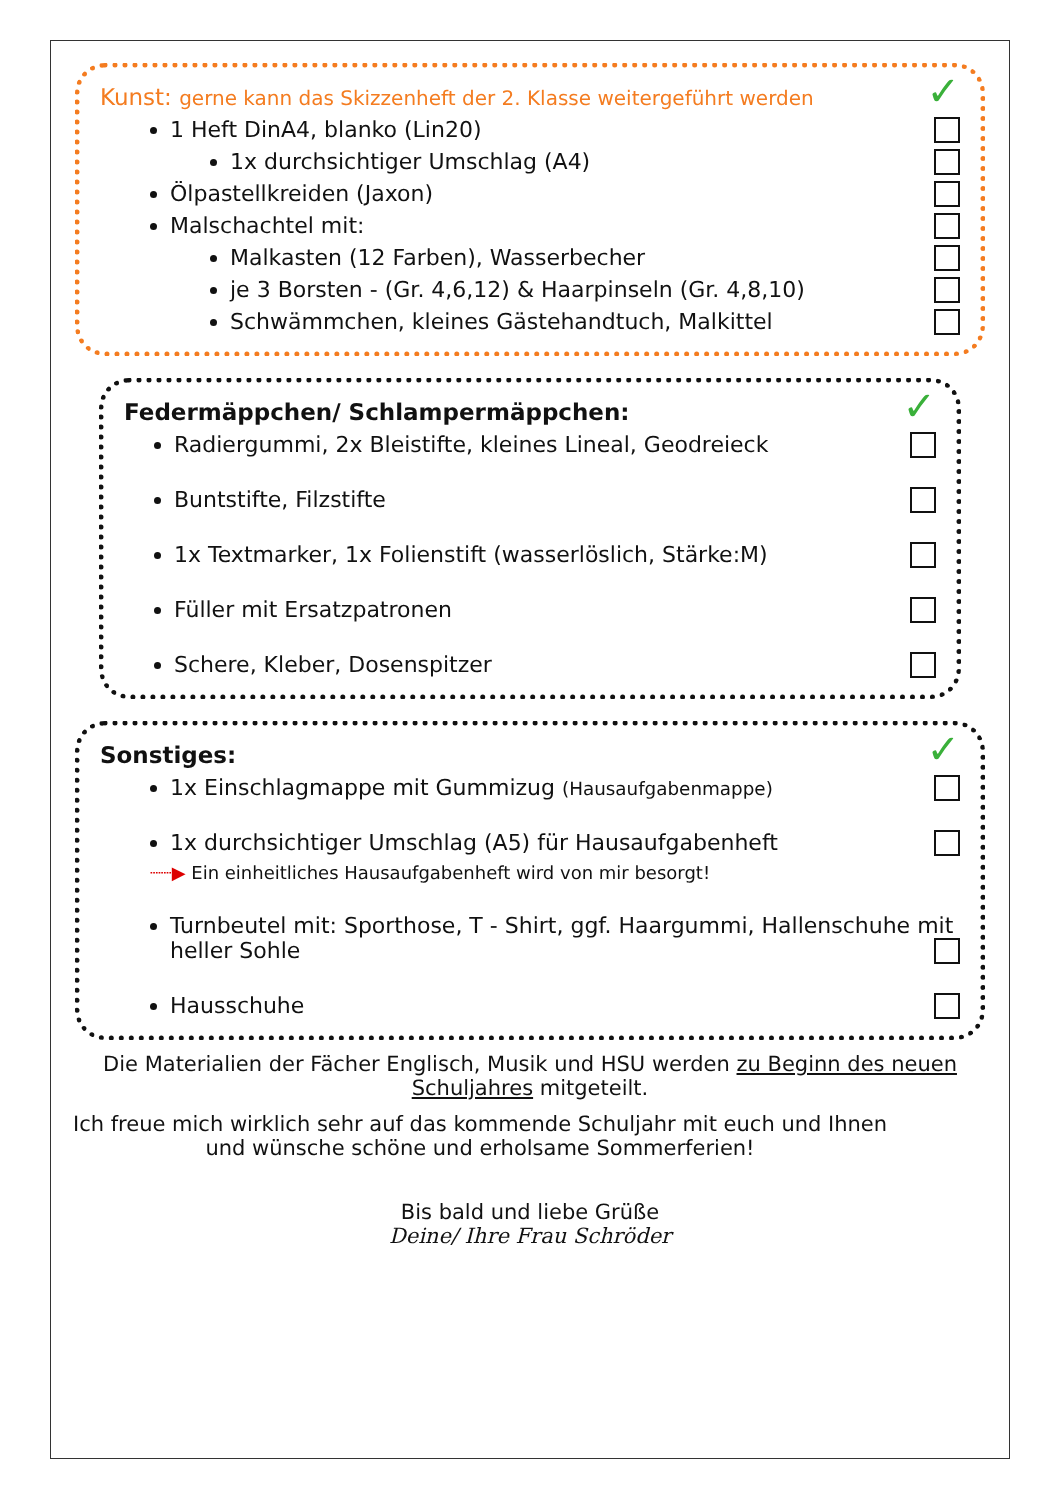✓
Kunst: gerne kann das Skizzenheft der 2. Klasse weitergeführt werden
1 Heft DinA4, blanko (Lin20)
1x durchsichtiger Umschlag (A4)
Ölpastellkreiden (Jaxon)
Malschachtel mit:
Malkasten (12 Farben), Wasserbecher
je 3 Borsten - (Gr. 4,6,12) & Haarpinseln (Gr. 4,8,10)
Schwämmchen, kleines Gästehandtuch, Malkittel
✓
Federmäppchen/ Schlampermäppchen:
Radiergummi, 2x Bleistifte, kleines Lineal, Geodreieck
Buntstifte, Filzstifte
1x Textmarker, 1x Folienstift (wasserlöslich, Stärke:M)
Füller mit Ersatzpatronen
Schere, Kleber, Dosenspitzer
✓
Sonstiges:
1x Einschlagmappe mit Gummizug (Hausaufgabenmappe)
1x durchsichtiger Umschlag (A5) für Hausaufgabenheft
┈┈▶ Ein einheitliches Hausaufgabenheft wird von mir besorgt!
Turnbeutel mit: Sporthose, T - Shirt, ggf. Haargummi, Hallenschuhe mit heller Sohle
Hausschuhe
Die Materialien der Fächer Englisch, Musik und HSU werden zu Beginn des neuen Schuljahres mitgeteilt.
Ich freue mich wirklich sehr auf das kommende Schuljahr mit euch und Ihnen und wünsche schöne und erholsame Sommerferien!
Bis bald und liebe Grüße
Deine/ Ihre Frau Schröder